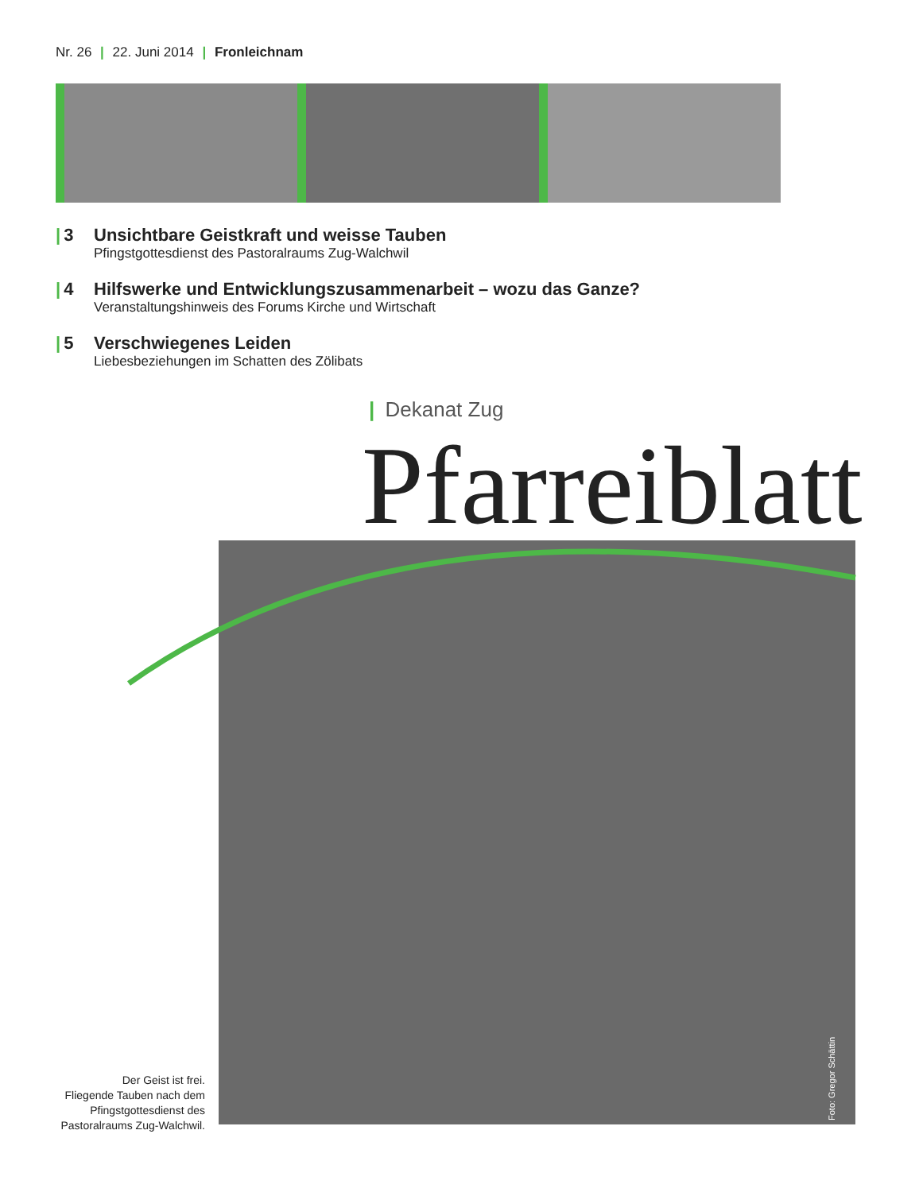Nr. 26 | 22. Juni 2014 | Fronleichnam
| 3 Unsichtbare Geistkraft und weisse Tauben
Pfingstgottesdienst des Pastoralraums Zug-Walchwil
| 4 Hilfswerke und Entwicklungszusammenarbeit – wozu das Ganze?
Veranstaltungshinweis des Forums Kirche und Wirtschaft
| 5 Verschwiegenes Leiden
Liebesbeziehungen im Schatten des Zölibats
| Dekanat Zug
Pfarreiblatt
Der Geist ist frei.
Fliegende Tauben nach dem Pfingstgottesdienst des Pastoralraums Zug-Walchwil.
Foto: Gregor Schättin